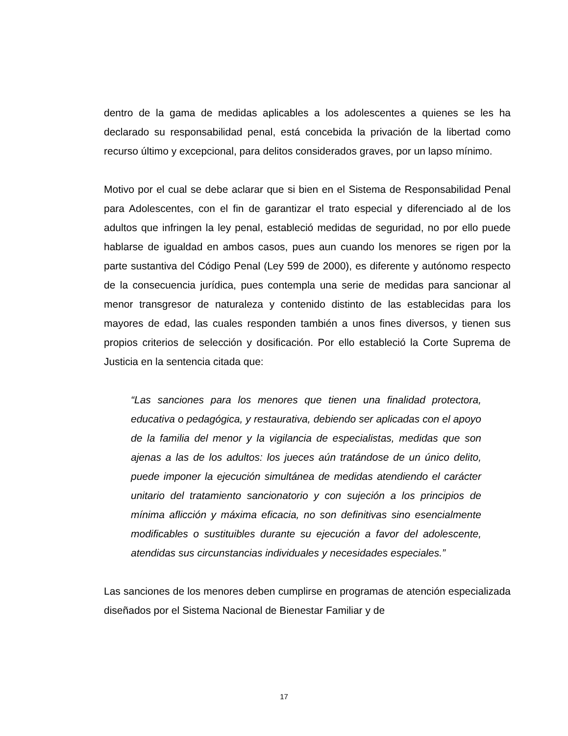dentro de la gama de medidas aplicables a los adolescentes a quienes se les ha declarado su responsabilidad penal, está concebida la privación de la libertad como recurso último y excepcional, para delitos considerados graves, por un lapso mínimo.
Motivo por el cual se debe aclarar que si bien en el Sistema de Responsabilidad Penal para Adolescentes, con el fin de garantizar el trato especial y diferenciado al de los adultos que infringen la ley penal, estableció medidas de seguridad, no por ello puede hablarse de igualdad en ambos casos, pues aun cuando los menores se rigen por la parte sustantiva del Código Penal (Ley 599 de 2000), es diferente y autónomo respecto de la consecuencia jurídica, pues contempla una serie de medidas para sancionar al menor transgresor de naturaleza y contenido distinto de las establecidas para los mayores de edad, las cuales responden también a unos fines diversos, y tienen sus propios criterios de selección y dosificación. Por ello estableció la Corte Suprema de Justicia en la sentencia citada que:
“Las sanciones para los menores que tienen una finalidad protectora, educativa o pedagógica, y restaurativa, debiendo ser aplicadas con el apoyo de la familia del menor y la vigilancia de especialistas, medidas que son ajenas a las de los adultos: los jueces aún tratándose de un único delito, puede imponer la ejecución simultánea de medidas atendiendo el carácter unitario del tratamiento sancionatorio y con sujeción a los principios de mínima aflicción y máxima eficacia, no son definitivas sino esencialmente modificables o sustituibles durante su ejecución a favor del adolescente, atendidas sus circunstancias individuales y necesidades especiales.”
Las sanciones de los menores deben cumplirse en programas de atención especializada diseñados por el Sistema Nacional de Bienestar Familiar y de
17